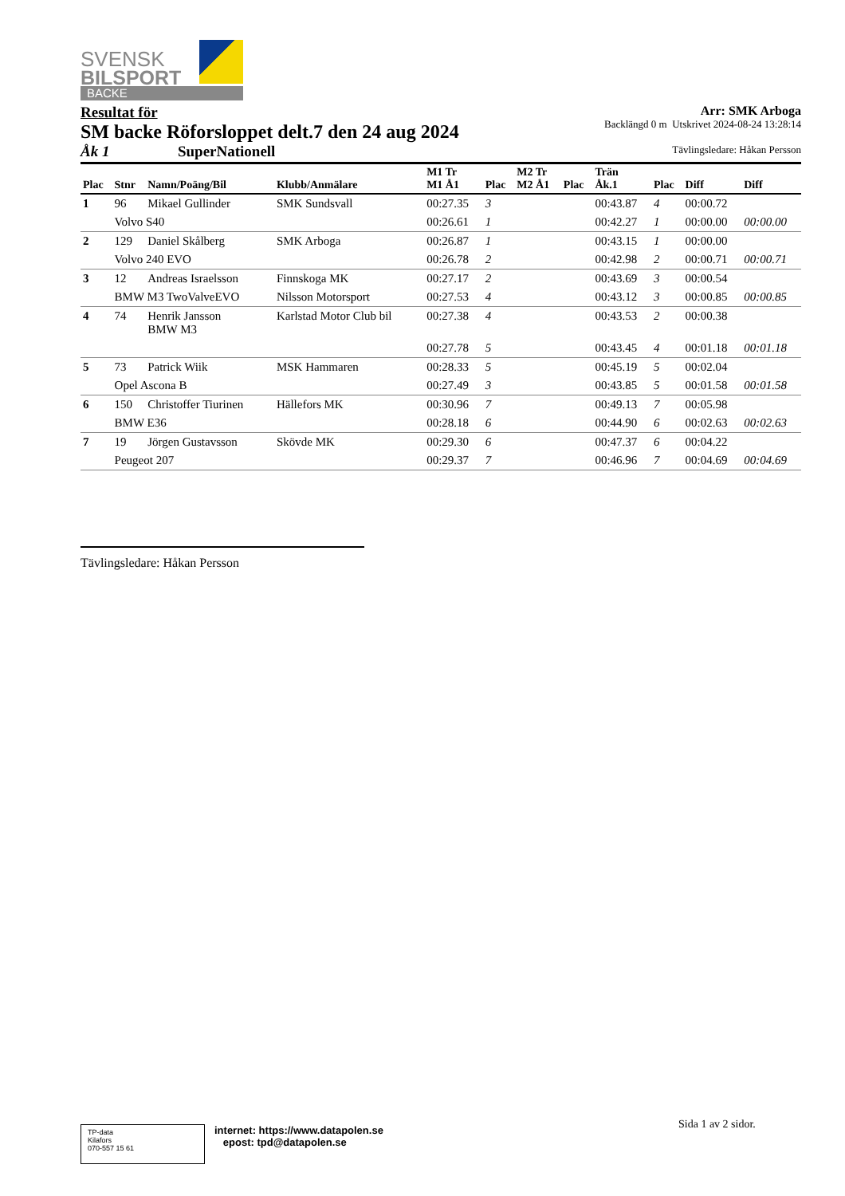SVENSK
BILSPORT
BACKE
Resultat för
SM backe Röforsloppet delt.7 den 24 aug 2024
Åk 1 SuperNationell
Arr: SMK Arboga
Backlängd 0 m Utskrivet 2024-08-24 13:28:14
Tävlingsledare: Håkan Persson
| Plac | Stnr | Namn/Poäng/Bil | Klubb/Anmälare | M1 Tr M1 Å1 | Plac | M2 Tr M2 Å1 | Plac | Trän Åk.1 | Plac | Diff | Diff |
| --- | --- | --- | --- | --- | --- | --- | --- | --- | --- | --- | --- |
| 1 | 96 | Mikael Gullinder | SMK Sundsvall | 00:27.35 | 3 | | | 00:43.87 | 4 | 00:00.72 | |
| | Volvo S40 | | | 00:26.61 | 1 | | | 00:42.27 | 1 | 00:00.00 | 00:00.00 |
| 2 | 129 | Daniel Skålberg | SMK Arboga | 00:26.87 | 1 | | | 00:43.15 | 1 | 00:00.00 | |
| | Volvo 240 EVO | | | 00:26.78 | 2 | | | 00:42.98 | 2 | 00:00.71 | 00:00.71 |
| 3 | 12 | Andreas Israelsson | Finnskoga MK | 00:27.17 | 2 | | | 00:43.69 | 3 | 00:00.54 | |
| | BMW M3 TwoValveEVO | | Nilsson Motorsport | 00:27.53 | 4 | | | 00:43.12 | 3 | 00:00.85 | 00:00.85 |
| 4 | 74 | Henrik Jansson BMW M3 | Karlstad Motor Club bil | 00:27.38 | 4 | | | 00:43.53 | 2 | 00:00.38 | |
| | | | | 00:27.78 | 5 | | | 00:43.45 | 4 | 00:01.18 | 00:01.18 |
| 5 | 73 | Patrick Wiik | MSK Hammaren | 00:28.33 | 5 | | | 00:45.19 | 5 | 00:02.04 | |
| | Opel Ascona B | | | 00:27.49 | 3 | | | 00:43.85 | 5 | 00:01.58 | 00:01.58 |
| 6 | 150 | Christoffer Tiurinen | Hällefors MK | 00:30.96 | 7 | | | 00:49.13 | 7 | 00:05.98 | |
| | BMW E36 | | | 00:28.18 | 6 | | | 00:44.90 | 6 | 00:02.63 | 00:02.63 |
| 7 | 19 | Jörgen Gustavsson | Skövde MK | 00:29.30 | 6 | | | 00:47.37 | 6 | 00:04.22 | |
| | Peugeot 207 | | | 00:29.37 | 7 | | | 00:46.96 | 7 | 00:04.69 | 00:04.69 |
Tävlingsledare: Håkan Persson
TP-data
Kilafors
070-557 15 61
internet: https://www.datapolen.se
epost: tpd@datapolen.se
Sida 1 av 2 sidor.